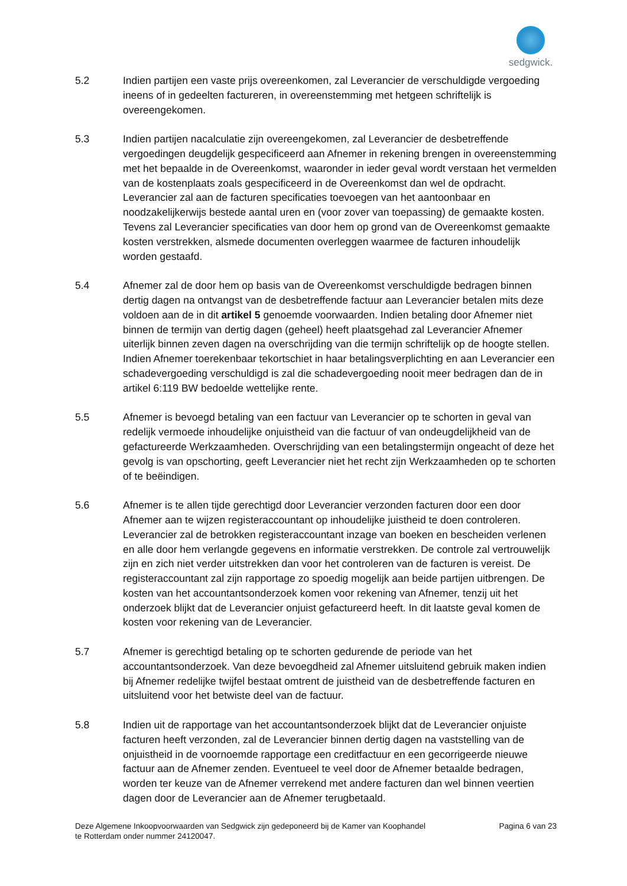sedgwick.
5.2 Indien partijen een vaste prijs overeenkomen, zal Leverancier de verschuldigde vergoeding ineens of in gedeelten factureren, in overeenstemming met hetgeen schriftelijk is overeengekomen.
5.3 Indien partijen nacalculatie zijn overeengekomen, zal Leverancier de desbetreffende vergoedingen deugdelijk gespecificeerd aan Afnemer in rekening brengen in overeenstemming met het bepaalde in de Overeenkomst, waaronder in ieder geval wordt verstaan het vermelden van de kostenplaats zoals gespecificeerd in de Overeenkomst dan wel de opdracht. Leverancier zal aan de facturen specificaties toevoegen van het aantoonbaar en noodzakelijkerwijs bestede aantal uren en (voor zover van toepassing) de gemaakte kosten. Tevens zal Leverancier specificaties van door hem op grond van de Overeenkomst gemaakte kosten verstrekken, alsmede documenten overleggen waarmee de facturen inhoudelijk worden gestaafd.
5.4 Afnemer zal de door hem op basis van de Overeenkomst verschuldigde bedragen binnen dertig dagen na ontvangst van de desbetreffende factuur aan Leverancier betalen mits deze voldoen aan de in dit artikel 5 genoemde voorwaarden. Indien betaling door Afnemer niet binnen de termijn van dertig dagen (geheel) heeft plaatsgehad zal Leverancier Afnemer uiterlijk binnen zeven dagen na overschrijding van die termijn schriftelijk op de hoogte stellen. Indien Afnemer toerekenbaar tekortschiet in haar betalingsverplichting en aan Leverancier een schadevergoeding verschuldigd is zal die schadevergoeding nooit meer bedragen dan de in artikel 6:119 BW bedoelde wettelijke rente.
5.5 Afnemer is bevoegd betaling van een factuur van Leverancier op te schorten in geval van redelijk vermoede inhoudelijke onjuistheid van die factuur of van ondeugdelijkheid van de gefactureerde Werkzaamheden. Overschrijding van een betalingstermijn ongeacht of deze het gevolg is van opschorting, geeft Leverancier niet het recht zijn Werkzaamheden op te schorten of te beëindigen.
5.6 Afnemer is te allen tijde gerechtigd door Leverancier verzonden facturen door een door Afnemer aan te wijzen registeraccountant op inhoudelijke juistheid te doen controleren. Leverancier zal de betrokken registeraccountant inzage van boeken en bescheiden verlenen en alle door hem verlangde gegevens en informatie verstrekken. De controle zal vertrouwelijk zijn en zich niet verder uitstrekken dan voor het controleren van de facturen is vereist. De registeraccountant zal zijn rapportage zo spoedig mogelijk aan beide partijen uitbrengen. De kosten van het accountantsonderzoek komen voor rekening van Afnemer, tenzij uit het onderzoek blijkt dat de Leverancier onjuist gefactureerd heeft. In dit laatste geval komen de kosten voor rekening van de Leverancier.
5.7 Afnemer is gerechtigd betaling op te schorten gedurende de periode van het accountantsonderzoek. Van deze bevoegdheid zal Afnemer uitsluitend gebruik maken indien bij Afnemer redelijke twijfel bestaat omtrent de juistheid van de desbetreffende facturen en uitsluitend voor het betwiste deel van de factuur.
5.8 Indien uit de rapportage van het accountantsonderzoek blijkt dat de Leverancier onjuiste facturen heeft verzonden, zal de Leverancier binnen dertig dagen na vaststelling van de onjuistheid in de voornoemde rapportage een creditfactuur en een gecorrigeerde nieuwe factuur aan de Afnemer zenden. Eventueel te veel door de Afnemer betaalde bedragen, worden ter keuze van de Afnemer verrekend met andere facturen dan wel binnen veertien dagen door de Leverancier aan de Afnemer terugbetaald.
Deze Algemene Inkoopvoorwaarden van Sedgwick zijn gedeponeerd bij de Kamer van Koophandel
te Rotterdam onder nummer 24120047.
Pagina 6 van 23